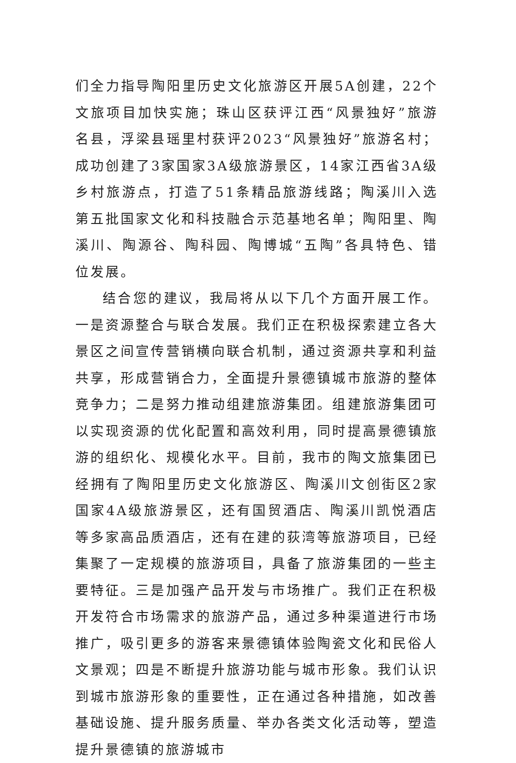们全力指导陶阳里历史文化旅游区开展5A创建，22个文旅项目加快实施；珠山区获评江西“风景独好”旅游名县，浮梁县瑶里村获评2023“风景独好”旅游名村；成功创建了3家国家3A级旅游景区，14家江西省3A级乡村旅游点，打造了51条精品旅游线路；陶溪川入选第五批国家文化和科技融合示范基地名单；陶阳里、陶溪川、陶源谷、陶科园、陶博城“五陶”各具特色、错位发展。
结合您的建议，我局将从以下几个方面开展工作。一是资源整合与联合发展。我们正在积极探索建立各大景区之间宣传营销横向联合机制，通过资源共享和利益共享，形成营销合力，全面提升景德镇城市旅游的整体竞争力；二是努力推动组建旅游集团。组建旅游集团可以实现资源的优化配置和高效利用，同时提高景德镇旅游的组织化、规模化水平。目前，我市的陶文旅集团已经拥有了陶阳里历史文化旅游区、陶溪川文创街区2家国家4A级旅游景区，还有国贸酒店、陶溪川凯悦酒店等多家高品质酒店，还有在建的荻湾等旅游项目，已经集聚了一定规模的旅游项目，具备了旅游集团的一些主要特征。三是加强产品开发与市场推广。我们正在积极开发符合市场需求的旅游产品，通过多种渠道进行市场推广，吸引更多的游客来景德镇体验陶瓷文化和民俗人文景观；四是不断提升旅游功能与城市形象。我们认识到城市旅游形象的重要性，正在通过各种措施，如改善基础设施、提升服务质量、举办各类文化活动等，塑造提升景德镇的旅游城市